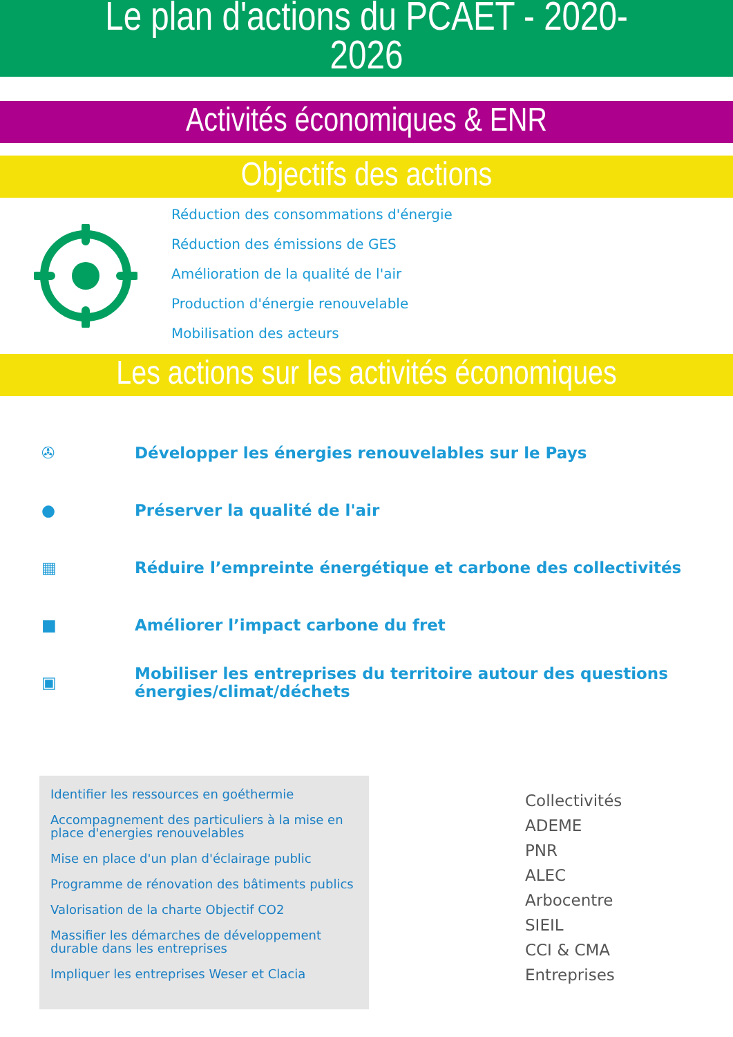Le plan d'actions du PCAET - 2020-
2026
Activités économiques & ENR
Objectifs des actions
Réduction des consommations d'énergie
Réduction des émissions de GES
Amélioration de la qualité de l'air
Production d'énergie renouvelable
Mobilisation des acteurs
Les actions sur les activités économiques
✇
Développer les énergies renouvelables sur le Pays
●
Préserver la qualité de l'air
▦
Réduire l’empreinte énergétique et carbone des collectivités
■
Améliorer l’impact carbone du fret
▣
Mobiliser les entreprises du territoire autour des questions
énergies/climat/déchets
Identifier les ressources en goéthermie
Accompagnement des particuliers à la mise en place d'energies renouvelables
Mise en place d'un plan d'éclairage public
Programme de rénovation des bâtiments publics
Valorisation de la charte Objectif CO2
Massifier les démarches de développement durable dans les entreprises
Impliquer les entreprises Weser et Clacia
Collectivités
ADEME
PNR
ALEC
Arbocentre
SIEIL
CCI & CMA
Entreprises